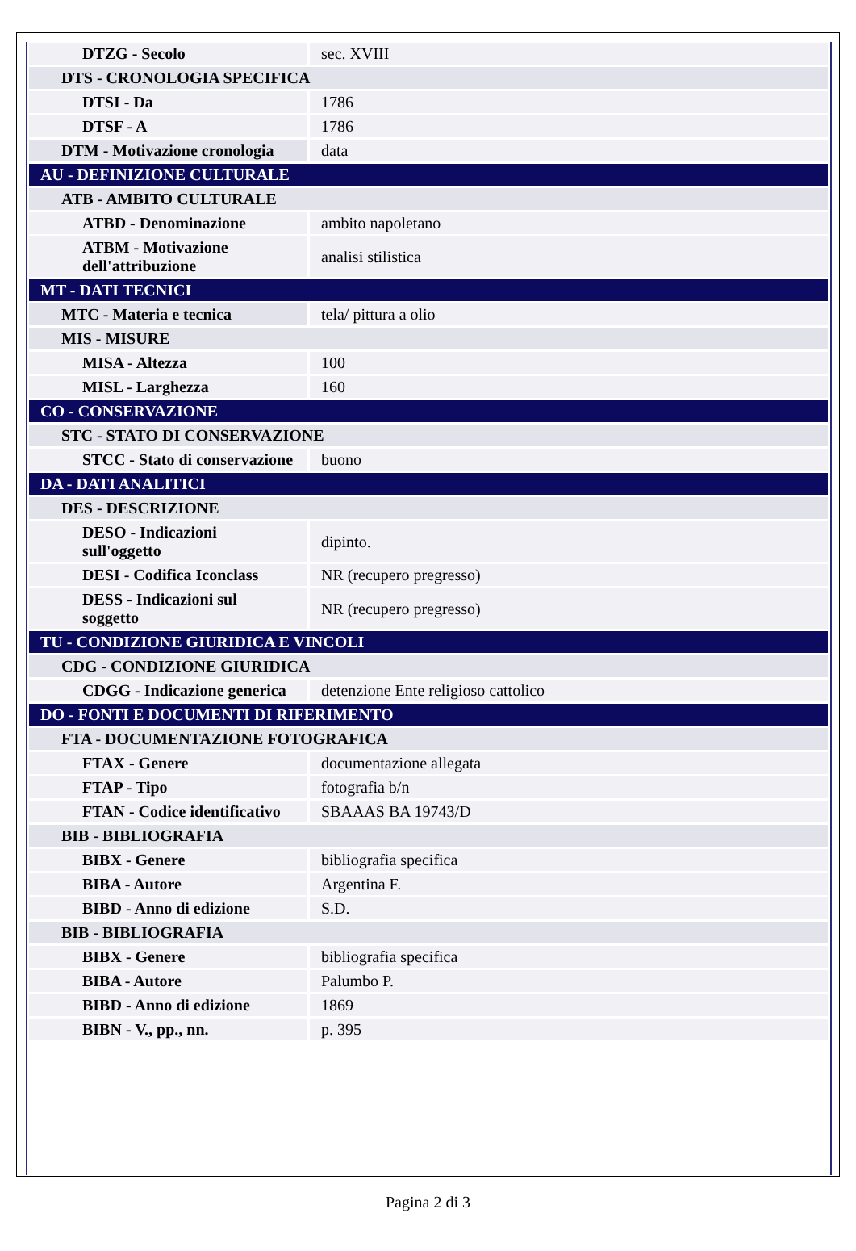| DTZG - Secolo | sec. XVIII |
| DTS - CRONOLOGIA SPECIFICA | |
| DTSI - Da | 1786 |
| DTSF - A | 1786 |
| DTM - Motivazione cronologia | data |
| AU - DEFINIZIONE CULTURALE | |
| ATB - AMBITO CULTURALE | |
| ATBD - Denominazione | ambito napoletano |
| ATBM - Motivazione dell'attribuzione | analisi stilistica |
| MT - DATI TECNICI | |
| MTC - Materia e tecnica | tela/ pittura a olio |
| MIS - MISURE | |
| MISA - Altezza | 100 |
| MISL - Larghezza | 160 |
| CO - CONSERVAZIONE | |
| STC - STATO DI CONSERVAZIONE | |
| STCC - Stato di conservazione | buono |
| DA - DATI ANALITICI | |
| DES - DESCRIZIONE | |
| DESO - Indicazioni sull'oggetto | dipinto. |
| DESI - Codifica Iconclass | NR (recupero pregresso) |
| DESS - Indicazioni sul soggetto | NR (recupero pregresso) |
| TU - CONDIZIONE GIURIDICA E VINCOLI | |
| CDG - CONDIZIONE GIURIDICA | |
| CDGG - Indicazione generica | detenzione Ente religioso cattolico |
| DO - FONTI E DOCUMENTI DI RIFERIMENTO | |
| FTA - DOCUMENTAZIONE FOTOGRAFICA | |
| FTAX - Genere | documentazione allegata |
| FTAP - Tipo | fotografia b/n |
| FTAN - Codice identificativo | SBAAAS BA 19743/D |
| BIB - BIBLIOGRAFIA | |
| BIBX - Genere | bibliografia specifica |
| BIBA - Autore | Argentina F. |
| BIBD - Anno di edizione | S.D. |
| BIB - BIBLIOGRAFIA | |
| BIBX - Genere | bibliografia specifica |
| BIBA - Autore | Palumbo P. |
| BIBD - Anno di edizione | 1869 |
| BIBN - V., pp., nn. | p. 395 |
Pagina 2 di 3